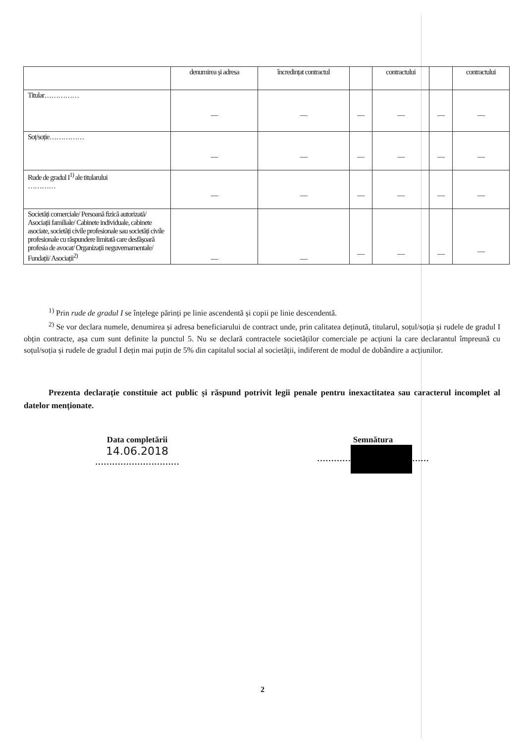| | denumirea și adresa | încredințat contractul | | contractului | | contractului |
| --- | --- | --- | --- | --- | --- | --- |
| Titular…………… | — | — | — | — | — | — |
| Soț/soție…………… | — | — | — | — | — | — |
| Rude de gradul I<sup>1)</sup> ale titularului ………… | — | — | — | — | — | — |
| Societăți comerciale/ Persoană fizică autorizată/ Asociații familiale/ Cabinete individuale, cabinete asociate, societăți civile profesionale sau societăți civile profesionale cu răspundere limitată care desfășoară profesia de avocat/ Organizații neguvernamentale/ Fundații/ Asociații<sup>2)</sup> | — | — | — | — | — | — |
<sup>1)</sup> Prin rude de gradul I se înțelege părinți pe linie ascendentă și copii pe linie descendentă.
<sup>2)</sup> Se vor declara numele, denumirea și adresa beneficiarului de contract unde, prin calitatea deținută, titularul, soțul/soția și rudele de gradul I obțin contracte, așa cum sunt definite la punctul 5. Nu se declară contractele societăților comerciale pe acțiuni la care declarantul împreună cu soțul/soția și rudele de gradul I dețin mai puțin de 5% din capitalul social al societății, indiferent de modul de dobândire a acțiunilor.
Prezenta declarație constituie act public și răspund potrivit legii penale pentru inexactitatea sau caracterul incomplet al datelor menționate.
Data completării
14.06.2018
…………………………
Semnătura
………… ……
2